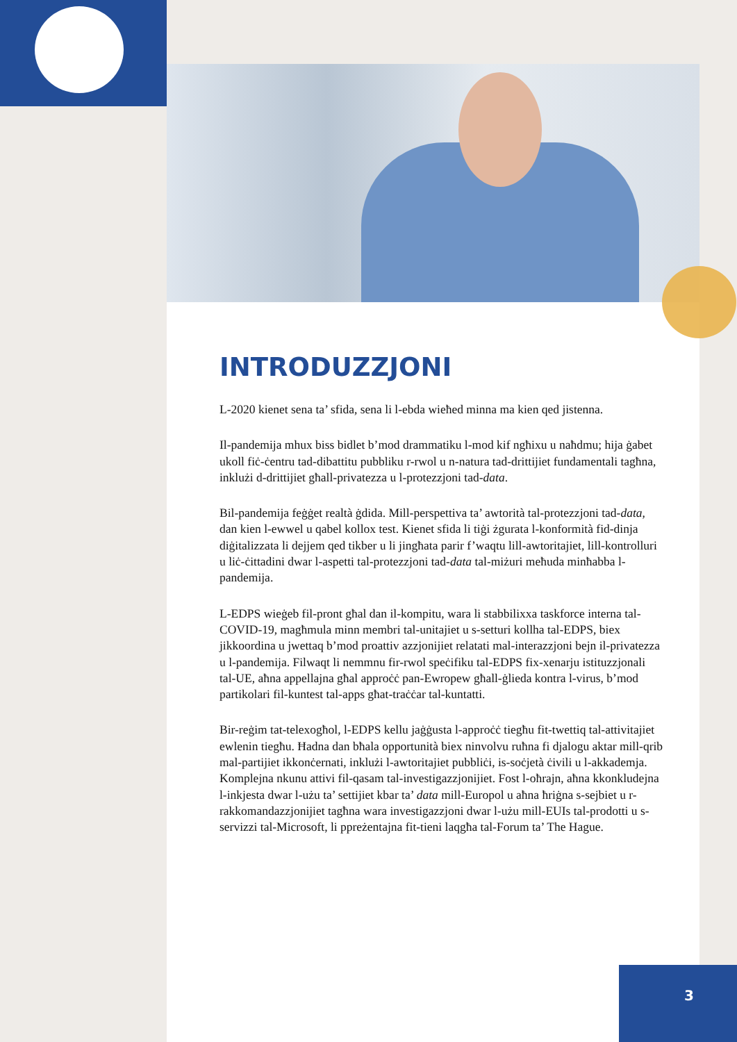INTRODUZZJONI
L-2020 kienet sena ta’ sfida, sena li l-ebda wieħed minna ma kien qed jistenna.
Il-pandemija mhux biss bidlet b’mod drammatiku l-mod kif ngħixu u naħdmu; hija ġabet ukoll fiċ-ċentru tad-dibattitu pubbliku r-rwol u n-natura tad-drittijiet fundamentali tagħna, inklużi d-drittijiet għall-privatezza u l-protezzjoni tad-data.
Bil-pandemija feġġet realtà ġdida. Mill-perspettiva ta’ awtorità tal-protezzjoni tad-data, dan kien l-ewwel u qabel kollox test. Kienet sfida li tiġi żgurata l-konformità fid-dinja diġitalizzata li dejjem qed tikber u li jingħata parir f’waqtu lill-awtoritajiet, lill-kontrolluri u liċ-ċittadini dwar l-aspetti tal-protezzjoni tad-data tal-miżuri meħuda minħabba l-pandemija.
L-EDPS wieġeb fil-pront għal dan il-kompitu, wara li stabbilixxa taskforce interna tal-COVID-19, magħmula minn membri tal-unitajiet u s-setturi kollha tal-EDPS, biex jikkoordina u jwettaq b’mod proattiv azzjonijiet relatati mal-interazzjoni bejn il-privatezza u l-pandemija. Filwaqt li nemmnu fir-rwol speċifiku tal-EDPS fix-xenarju istituzzjonali tal-UE, aħna appellajna għal approċċ pan-Ewropew għall-ġlieda kontra l-virus, b’mod partikolari fil-kuntest tal-apps għat-traċċar tal-kuntatti.
Bir-reġim tat-telexogħol, l-EDPS kellu jaġġusta l-approċċ tiegħu fit-twettiq tal-attivitajiet ewlenin tiegħu. Ħadna dan bħala opportunità biex ninvolvu ruħna fi djalogu aktar mill-qrib mal-partijiet ikkonċernati, inklużi l-awtoritajiet pubbliċi, is-soċjetà ċivili u l-akkademja. Komplejna nkunu attivi fil-qasam tal-investigazzjonijiet. Fost l-oħrajn, aħna kkonkludejna l-inkjesta dwar l-użu ta’ settijiet kbar ta’ data mill-Europol u aħna ħriġna s-sejbiet u r-rakkomandazzjonijiet tagħna wara investigazzjoni dwar l-użu mill-EUIs tal-prodotti u s-servizzi tal-Microsoft, li ppreżentajna fit-tieni laqgħa tal-Forum ta’ The Hague.
3